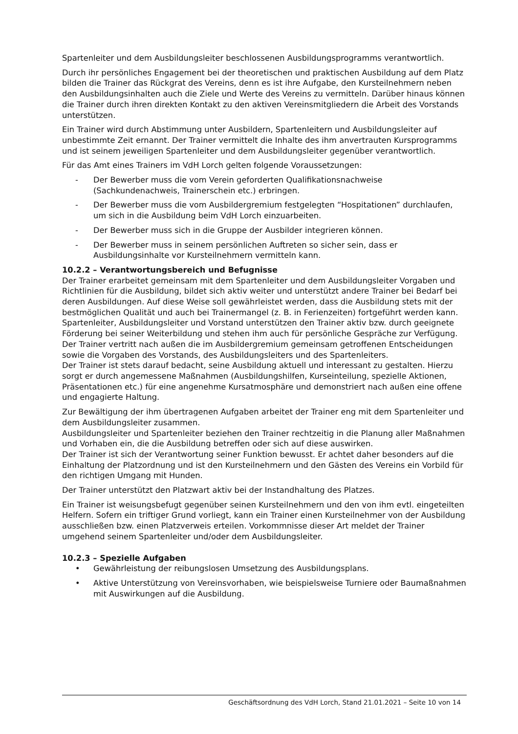Spartenleiter und dem Ausbildungsleiter beschlossenen Ausbildungsprogramms verantwortlich.
Durch ihr persönliches Engagement bei der theoretischen und praktischen Ausbildung auf dem Platz bilden die Trainer das Rückgrat des Vereins, denn es ist ihre Aufgabe, den Kursteilnehmern neben den Ausbildungsinhalten auch die Ziele und Werte des Vereins zu vermitteln. Darüber hinaus können die Trainer durch ihren direkten Kontakt zu den aktiven Vereinsmitgliedern die Arbeit des Vorstands unterstützen.
Ein Trainer wird durch Abstimmung unter Ausbildern, Spartenleitern und Ausbildungsleiter auf unbestimmte Zeit ernannt. Der Trainer vermittelt die Inhalte des ihm anvertrauten Kursprogramms und ist seinem jeweiligen Spartenleiter und dem Ausbildungsleiter gegenüber verantwortlich.
Für das Amt eines Trainers im VdH Lorch gelten folgende Voraussetzungen:
- Der Bewerber muss die vom Verein geforderten Qualifikationsnachweise (Sachkundenachweis, Trainerschein etc.) erbringen.
- Der Bewerber muss die vom Ausbildergremium festgelegten “Hospitationen” durchlaufen, um sich in die Ausbildung beim VdH Lorch einzuarbeiten.
- Der Bewerber muss sich in die Gruppe der Ausbilder integrieren können.
- Der Bewerber muss in seinem persönlichen Auftreten so sicher sein, dass er Ausbildungsinhalte vor Kursteilnehmern vermitteln kann.
10.2.2 – Verantwortungsbereich und Befugnisse
Der Trainer erarbeitet gemeinsam mit dem Spartenleiter und dem Ausbildungsleiter Vorgaben und Richtlinien für die Ausbildung, bildet sich aktiv weiter und unterstützt andere Trainer bei Bedarf bei deren Ausbildungen. Auf diese Weise soll gewährleistet werden, dass die Ausbildung stets mit der bestmöglichen Qualität und auch bei Trainermangel (z. B. in Ferienzeiten) fortgeführt werden kann.
Spartenleiter, Ausbildungsleiter und Vorstand unterstützen den Trainer aktiv bzw. durch geeignete Förderung bei seiner Weiterbildung und stehen ihm auch für persönliche Gespräche zur Verfügung.
Der Trainer vertritt nach außen die im Ausbildergremium gemeinsam getroffenen Entscheidungen sowie die Vorgaben des Vorstands, des Ausbildungsleiters und des Spartenleiters.
Der Trainer ist stets darauf bedacht, seine Ausbildung aktuell und interessant zu gestalten. Hierzu sorgt er durch angemessene Maßnahmen (Ausbildungshilfen, Kurseinteilung, spezielle Aktionen, Präsentationen etc.) für eine angenehme Kursatmosphäre und demonstriert nach außen eine offene und engagierte Haltung.
Zur Bewältigung der ihm übertragenen Aufgaben arbeitet der Trainer eng mit dem Spartenleiter und dem Ausbildungsleiter zusammen.
Ausbildungsleiter und Spartenleiter beziehen den Trainer rechtzeitig in die Planung aller Maßnahmen und Vorhaben ein, die die Ausbildung betreffen oder sich auf diese auswirken.
Der Trainer ist sich der Verantwortung seiner Funktion bewusst. Er achtet daher besonders auf die Einhaltung der Platzordnung und ist den Kursteilnehmern und den Gästen des Vereins ein Vorbild für den richtigen Umgang mit Hunden.
Der Trainer unterstützt den Platzwart aktiv bei der Instandhaltung des Platzes.
Ein Trainer ist weisungsbefugt gegenüber seinen Kursteilnehmern und den von ihm evtl. eingeteilten Helfern. Sofern ein triftiger Grund vorliegt, kann ein Trainer einen Kursteilnehmer von der Ausbildung ausschließen bzw. einen Platzverweis erteilen. Vorkommnisse dieser Art meldet der Trainer umgehend seinem Spartenleiter und/oder dem Ausbildungsleiter.
10.2.3 – Spezielle Aufgaben
• Gewährleistung der reibungslosen Umsetzung des Ausbildungsplans.
• Aktive Unterstützung von Vereinsvorhaben, wie beispielsweise Turniere oder Baumaßnahmen mit Auswirkungen auf die Ausbildung.
Geschäftsordnung des VdH Lorch, Stand 21.01.2021 – Seite 10 von 14